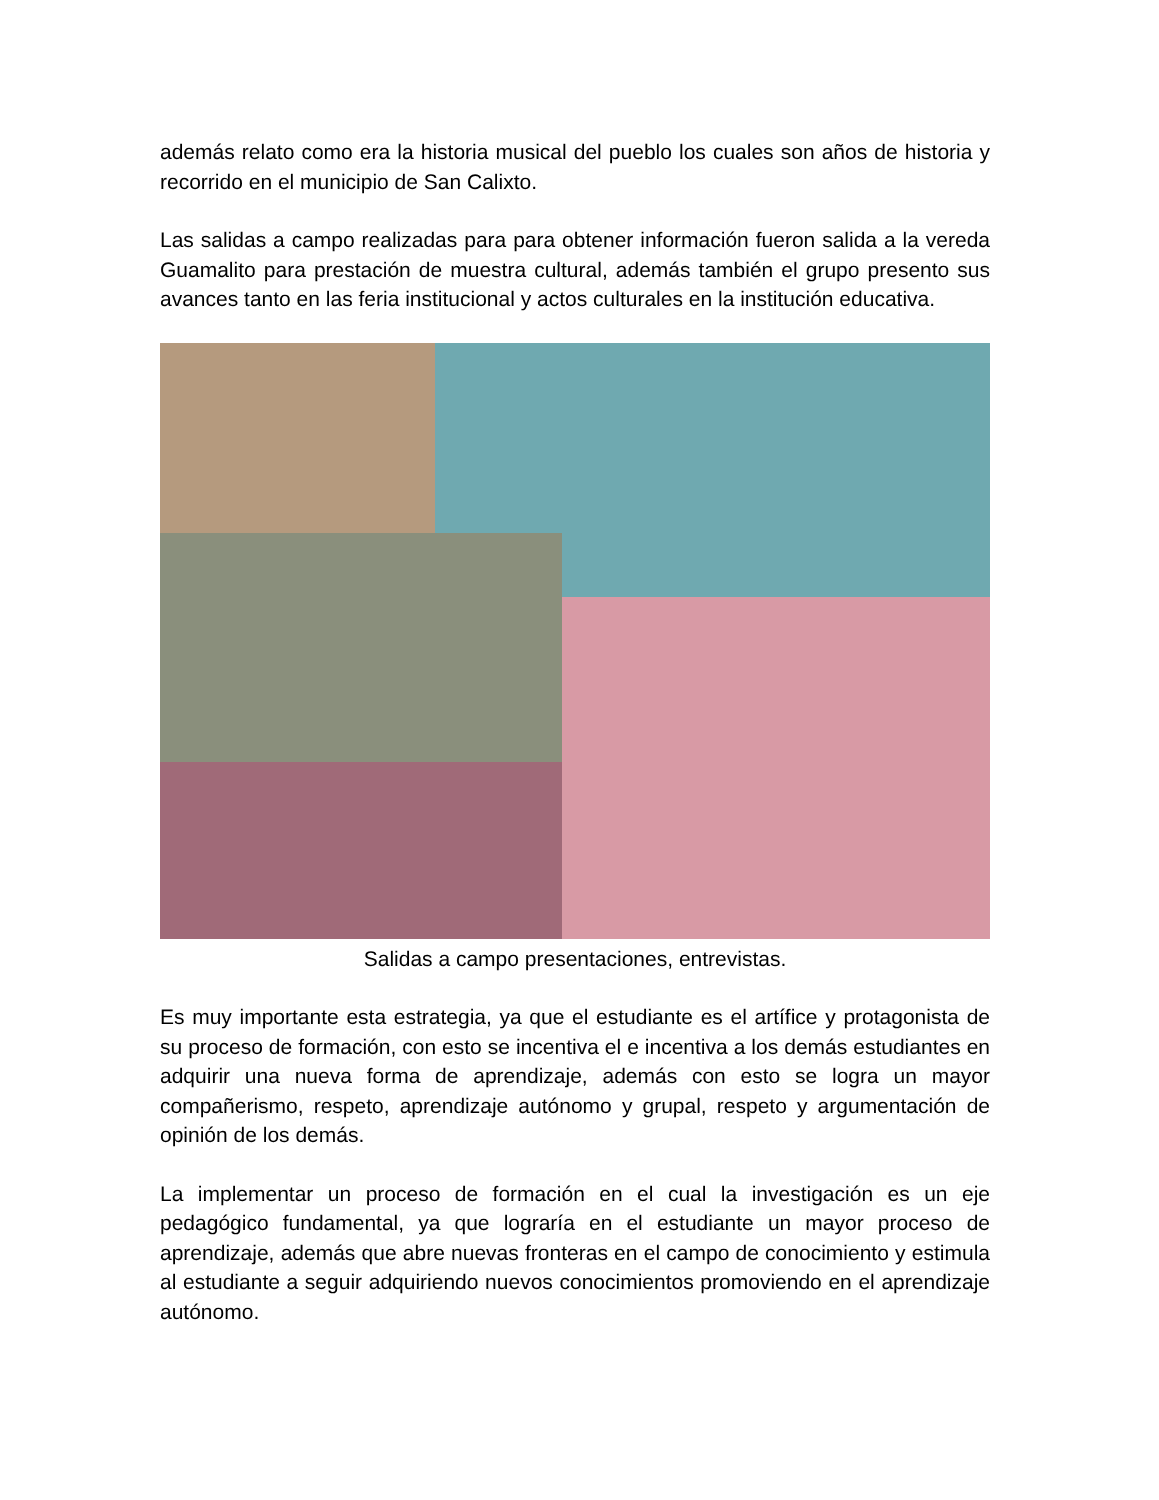además relato como era la historia musical del pueblo los cuales son años de historia y recorrido en el municipio de San Calixto.
Las salidas a campo realizadas para para obtener información fueron salida a la vereda Guamalito para prestación de muestra cultural, además también el grupo presento sus avances tanto en las feria institucional y actos culturales en la institución educativa.
Salidas a campo presentaciones, entrevistas.
Es muy importante esta estrategia, ya que el estudiante es el artífice y protagonista de su proceso de formación, con esto se incentiva el e incentiva a los demás estudiantes en adquirir una nueva forma de aprendizaje, además con esto se logra un mayor compañerismo, respeto, aprendizaje autónomo y grupal, respeto y argumentación de opinión de los demás.
La implementar un proceso de formación en el cual la investigación es un eje pedagógico fundamental, ya que lograría en el estudiante un mayor proceso de aprendizaje, además que abre nuevas fronteras en el campo de conocimiento y estimula al estudiante a seguir adquiriendo nuevos conocimientos promoviendo en el aprendizaje autónomo.